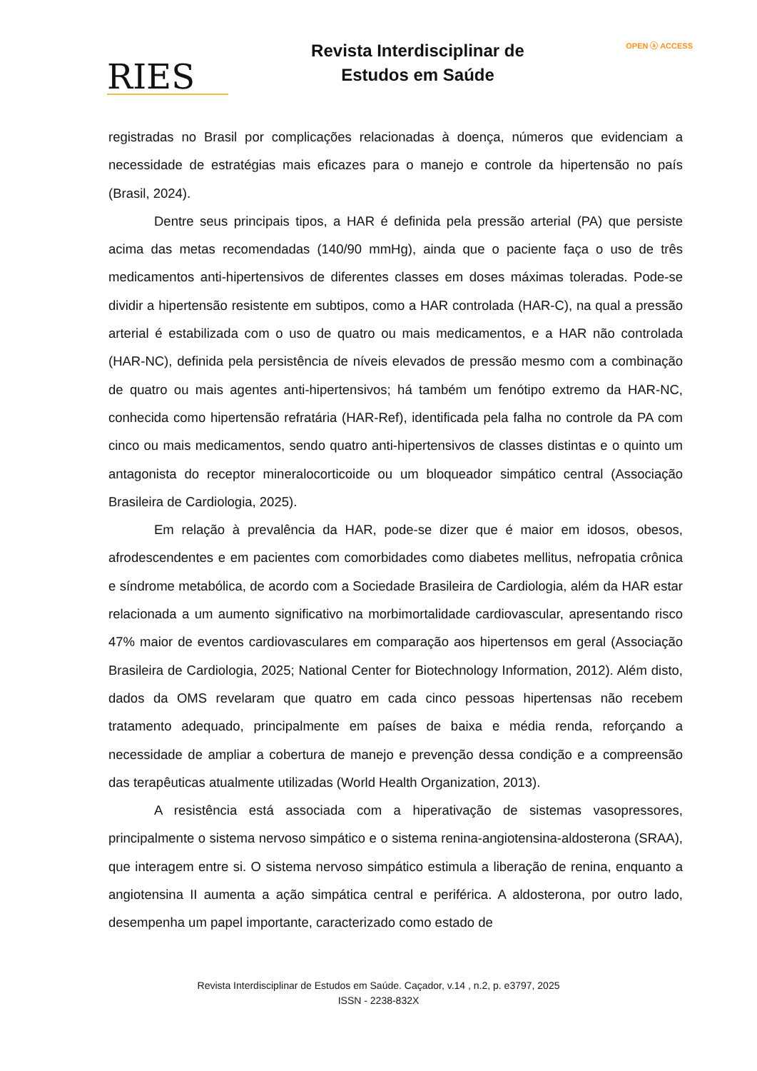RIES
Revista Interdisciplinar de
Estudos em Saúde
OPEN ⓐ ACCESS
registradas no Brasil por complicações relacionadas à doença, números que evidenciam a necessidade de estratégias mais eficazes para o manejo e controle da hipertensão no país (Brasil, 2024).
Dentre seus principais tipos, a HAR é definida pela pressão arterial (PA) que persiste acima das metas recomendadas (140/90 mmHg), ainda que o paciente faça o uso de três medicamentos anti-hipertensivos de diferentes classes em doses máximas toleradas. Pode-se dividir a hipertensão resistente em subtipos, como a HAR controlada (HAR-C), na qual a pressão arterial é estabilizada com o uso de quatro ou mais medicamentos, e a HAR não controlada (HAR-NC), definida pela persistência de níveis elevados de pressão mesmo com a combinação de quatro ou mais agentes anti-hipertensivos; há também um fenótipo extremo da HAR-NC, conhecida como hipertensão refratária (HAR-Ref), identificada pela falha no controle da PA com cinco ou mais medicamentos, sendo quatro anti-hipertensivos de classes distintas e o quinto um antagonista do receptor mineralocorticoide ou um bloqueador simpático central (Associação Brasileira de Cardiologia, 2025).
Em relação à prevalência da HAR, pode-se dizer que é maior em idosos, obesos, afrodescendentes e em pacientes com comorbidades como diabetes mellitus, nefropatia crônica e síndrome metabólica, de acordo com a Sociedade Brasileira de Cardiologia, além da HAR estar relacionada a um aumento significativo na morbimortalidade cardiovascular, apresentando risco 47% maior de eventos cardiovasculares em comparação aos hipertensos em geral (Associação Brasileira de Cardiologia, 2025; National Center for Biotechnology Information, 2012). Além disto, dados da OMS revelaram que quatro em cada cinco pessoas hipertensas não recebem tratamento adequado, principalmente em países de baixa e média renda, reforçando a necessidade de ampliar a cobertura de manejo e prevenção dessa condição e a compreensão das terapêuticas atualmente utilizadas (World Health Organization, 2013).
A resistência está associada com a hiperativação de sistemas vasopressores, principalmente o sistema nervoso simpático e o sistema renina-angiotensina-aldosterona (SRAA), que interagem entre si. O sistema nervoso simpático estimula a liberação de renina, enquanto a angiotensina II aumenta a ação simpática central e periférica. A aldosterona, por outro lado, desempenha um papel importante, caracterizado como estado de
Revista Interdisciplinar de Estudos em Saúde. Caçador, v.14 , n.2, p. e3797, 2025
ISSN - 2238-832X